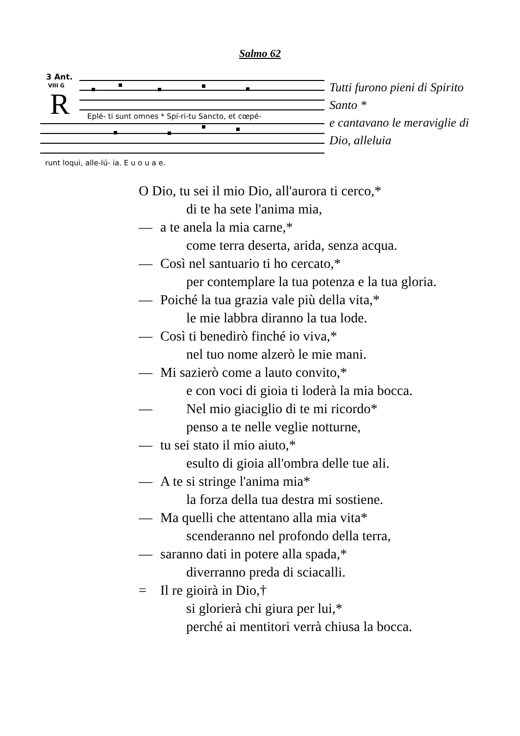Salmo 62
3 Ant.
VIII G
R
Eplé- ti sunt omnes * Spí-ri-tu Sancto, et cœpé-
runt loqui, alle-lú- ia. E u o u a e.
Tutti furono pieni di Spirito Santo *
e cantavano le meraviglie di Dio, alleluia
O Dio, tu sei il mio Dio, all'aurora ti cerco,*
di te ha sete l'anima mia,
— a te anela la mia carne,*
come terra deserta, arida, senza acqua.
— Così nel santuario ti ho cercato,*
per contemplare la tua potenza e la tua gloria.
— Poiché la tua grazia vale più della vita,*
le mie labbra diranno la tua lode.
— Così ti benedirò finché io viva,*
nel tuo nome alzerò le mie mani.
— Mi sazierò come a lauto convito,*
e con voci di gioia ti loderà la mia bocca.
— Nel mio giaciglio di te mi ricordo*
penso a te nelle veglie notturne,
— tu sei stato il mio aiuto,*
esulto di gioia all'ombra delle tue ali.
— A te si stringe l'anima mia*
la forza della tua destra mi sostiene.
— Ma quelli che attentano alla mia vita*
scenderanno nel profondo della terra,
— saranno dati in potere alla spada,*
diverranno preda di sciacalli.
= Il re gioirà in Dio,†
si glorierà chi giura per lui,*
perché ai mentitori verrà chiusa la bocca.